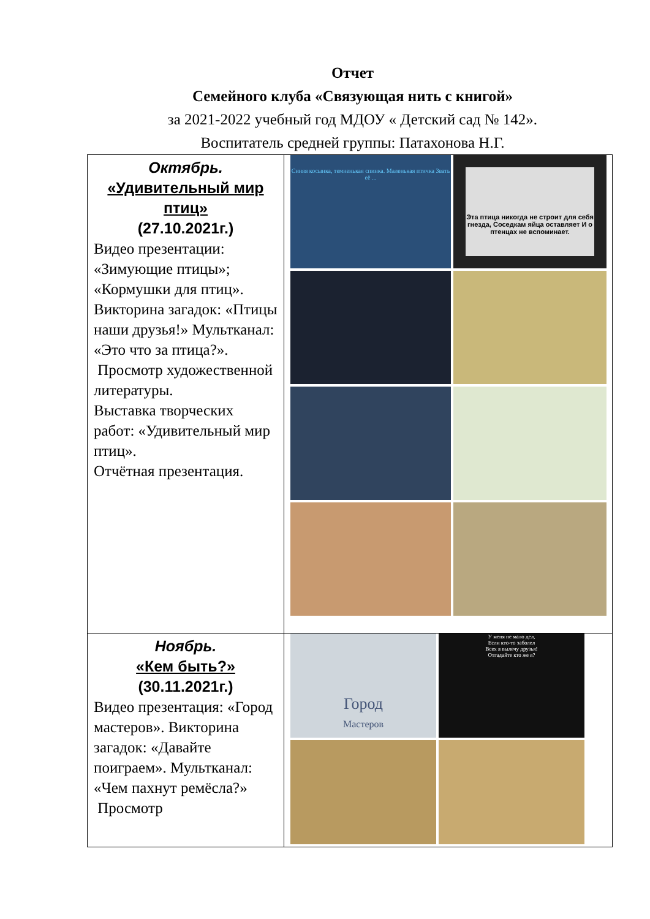Отчет
Семейного клуба «Связующая нить с книгой»
за 2021-2022 учебный год МДОУ « Детский сад № 142».
Воспитатель средней группы: Патахонова Н.Г.
| Октябрь. «Удивительный мир птиц» (27.10.2021г.) Видео презентации: «Зимующие птицы»; «Кормушки для птиц». Викторина загадок: «Птицы наши друзья!» Мультканал: «Это что за птица?». Просмотр художественной литературы. Выставка творческих работ: «Удивительный мир птиц». Отчётная презентация. | Синяя косынка, темненькая спинка. Маленькая птичка Звать её ... Эта птица никогда не строит для себя гнезда, Соседкам яйца оставляет И о птенцах не вспоминает. |
| Ноябрь. «Кем быть?» (30.11.2021г.) Видео презентация: «Город мастеров». Викторина загадок: «Давайте поиграем». Мультканал: «Чем пахнут ремёсла?» Просмотр | Город Мастеров У меня не мало дел, Если кто-то заболел Всех я вылечу друзья! Отгадайте кто же я? |